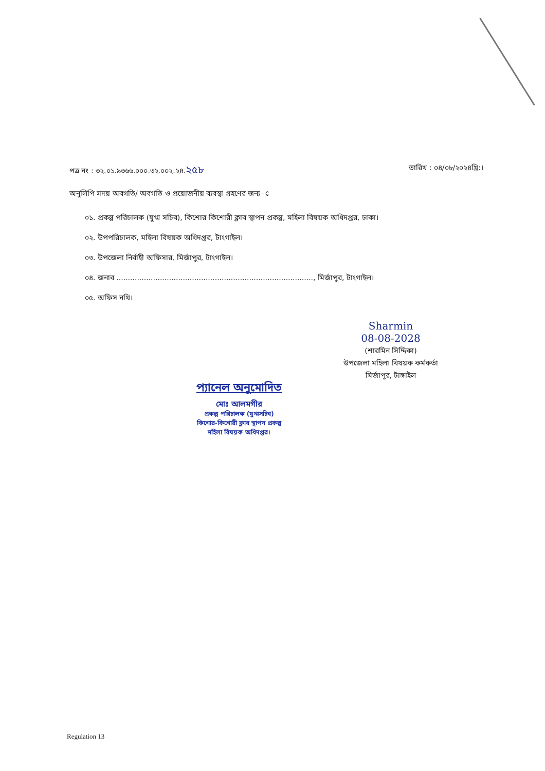পত্র নং : ৩২.০১.৯৩৬৬.০০০.৩২.০০২.২৪.২৫৮ তারিখ : ০৪/০৮/২০২৪খ্রি:।
অনুলিপি সদয় অবগতি/ অবগতি ও প্রয়োজনীয় ব্যবস্থা গ্রহণের জন্য ঃ
০১. প্রকল্প পরিচালক (যুগ্ম সচিব), কিশোর কিশোরী ক্লাব স্থাপন প্রকল্প, মহিলা বিষয়ক অধিদপ্তর, ঢাকা।
০২. উপপরিচালক, মহিলা বিষয়ক অধিদপ্তর, টাংগাইল।
০৩. উপজেলা নির্বাহী অফিসার, মির্জাপুর, টাংগাইল।
০৪. জনাব ......................................................................................, মির্জাপুর, টাংগাইল।
০৫. অফিস নথি।
Sharmin
08-08-2028
(শারমিন সিদ্দিকা)
উপজেলা মহিলা বিষয়ক কর্মকর্তা
মির্জাপুর, টাঙ্গাইল
প্যানেল অনুমোদিত
মোঃ আলমগীর
প্রকল্প পরিচালক (যুগ্মসচিব)
কিশোর-কিশোরী ক্লাব স্থাপন প্রকল্প
মহিলা বিষয়ক অধিদপ্তর।
Regulation 13